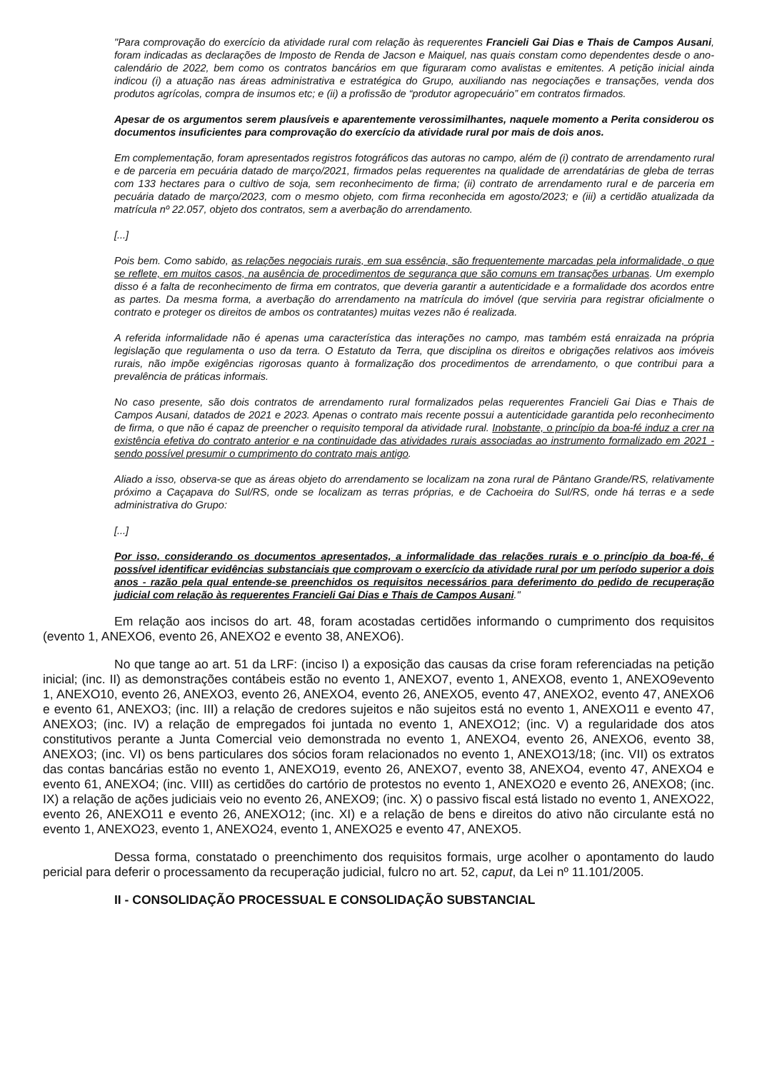"Para comprovação do exercício da atividade rural com relação às requerentes Francieli Gai Dias e Thais de Campos Ausani, foram indicadas as declarações de Imposto de Renda de Jacson e Maiquel, nas quais constam como dependentes desde o ano-calendário de 2022, bem como os contratos bancários em que figuraram como avalistas e emitentes. A petição inicial ainda indicou (i) a atuação nas áreas administrativa e estratégica do Grupo, auxiliando nas negociações e transações, venda dos produtos agrícolas, compra de insumos etc; e (ii) a profissão de “produtor agropecuário” em contratos firmados.
Apesar de os argumentos serem plausíveis e aparentemente verossimilhantes, naquele momento a Perita considerou os documentos insuficientes para comprovação do exercício da atividade rural por mais de dois anos.
Em complementação, foram apresentados registros fotográficos das autoras no campo, além de (i) contrato de arrendamento rural e de parceria em pecuária datado de março/2021, firmados pelas requerentes na qualidade de arrendatárias de gleba de terras com 133 hectares para o cultivo de soja, sem reconhecimento de firma; (ii) contrato de arrendamento rural e de parceria em pecuária datado de março/2023, com o mesmo objeto, com firma reconhecida em agosto/2023; e (iii) a certidão atualizada da matrícula nº 22.057, objeto dos contratos, sem a averbação do arrendamento.
[...]
Pois bem. Como sabido, as relações negociais rurais, em sua essência, são frequentemente marcadas pela informalidade, o que se reflete, em muitos casos, na ausência de procedimentos de segurança que são comuns em transações urbanas. Um exemplo disso é a falta de reconhecimento de firma em contratos, que deveria garantir a autenticidade e a formalidade dos acordos entre as partes. Da mesma forma, a averbação do arrendamento na matrícula do imóvel (que serviria para registrar oficialmente o contrato e proteger os direitos de ambos os contratantes) muitas vezes não é realizada.
A referida informalidade não é apenas uma característica das interações no campo, mas também está enraizada na própria legislação que regulamenta o uso da terra. O Estatuto da Terra, que disciplina os direitos e obrigações relativos aos imóveis rurais, não impõe exigências rigorosas quanto à formalização dos procedimentos de arrendamento, o que contribui para a prevalência de práticas informais.
No caso presente, são dois contratos de arrendamento rural formalizados pelas requerentes Francieli Gai Dias e Thais de Campos Ausani, datados de 2021 e 2023. Apenas o contrato mais recente possui a autenticidade garantida pelo reconhecimento de firma, o que não é capaz de preencher o requisito temporal da atividade rural. Inobstante, o princípio da boa-fé induz a crer na existência efetiva do contrato anterior e na continuidade das atividades rurais associadas ao instrumento formalizado em 2021 - sendo possível presumir o cumprimento do contrato mais antigo.
Aliado a isso, observa-se que as áreas objeto do arrendamento se localizam na zona rural de Pântano Grande/RS, relativamente próximo a Caçapava do Sul/RS, onde se localizam as terras próprias, e de Cachoeira do Sul/RS, onde há terras e a sede administrativa do Grupo:
[...]
Por isso, considerando os documentos apresentados, a informalidade das relações rurais e o princípio da boa-fé, é possível identificar evidências substanciais que comprovam o exercício da atividade rural por um período superior a dois anos - razão pela qual entende-se preenchidos os requisitos necessários para deferimento do pedido de recuperação judicial com relação às requerentes Francieli Gai Dias e Thais de Campos Ausani."
Em relação aos incisos do art. 48, foram acostadas certidões informando o cumprimento dos requisitos (evento 1, ANEXO6, evento 26, ANEXO2 e evento 38, ANEXO6).
No que tange ao art. 51 da LRF: (inciso I) a exposição das causas da crise foram referenciadas na petição inicial; (inc. II) as demonstrações contábeis estão no evento 1, ANEXO7, evento 1, ANEXO8, evento 1, ANEXO9evento 1, ANEXO10, evento 26, ANEXO3, evento 26, ANEXO4, evento 26, ANEXO5, evento 47, ANEXO2, evento 47, ANEXO6 e evento 61, ANEXO3; (inc. III) a relação de credores sujeitos e não sujeitos está no evento 1, ANEXO11 e evento 47, ANEXO3; (inc. IV) a relação de empregados foi juntada no evento 1, ANEXO12; (inc. V) a regularidade dos atos constitutivos perante a Junta Comercial veio demonstrada no evento 1, ANEXO4, evento 26, ANEXO6, evento 38, ANEXO3; (inc. VI) os bens particulares dos sócios foram relacionados no evento 1, ANEXO13/18; (inc. VII) os extratos das contas bancárias estão no evento 1, ANEXO19, evento 26, ANEXO7, evento 38, ANEXO4, evento 47, ANEXO4 e evento 61, ANEXO4; (inc. VIII) as certidões do cartório de protestos no evento 1, ANEXO20 e evento 26, ANEXO8; (inc. IX) a relação de ações judiciais veio no evento 26, ANEXO9; (inc. X) o passivo fiscal está listado no evento 1, ANEXO22, evento 26, ANEXO11 e evento 26, ANEXO12; (inc. XI) e a relação de bens e direitos do ativo não circulante está no evento 1, ANEXO23, evento 1, ANEXO24, evento 1, ANEXO25 e evento 47, ANEXO5.
Dessa forma, constatado o preenchimento dos requisitos formais, urge acolher o apontamento do laudo pericial para deferir o processamento da recuperação judicial, fulcro no art. 52, caput, da Lei nº 11.101/2005.
II - CONSOLIDAÇÃO PROCESSUAL E CONSOLIDAÇÃO SUBSTANCIAL